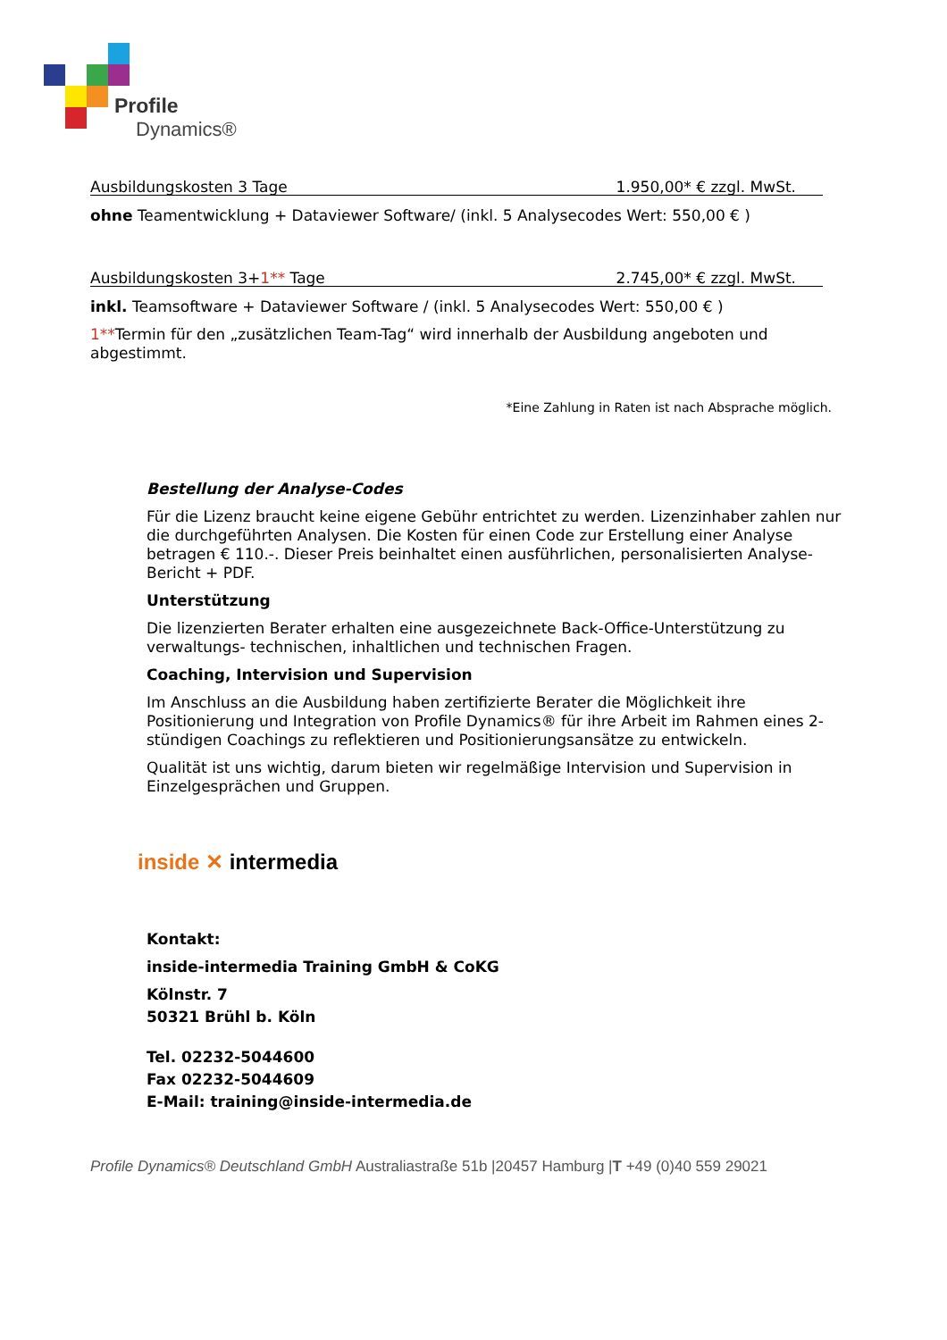Profile
Dynamics®
Ausbildungskosten 3 Tage 1.950,00* € zzgl. MwSt.
ohne Teamentwicklung + Dataviewer Software/ (inkl. 5 Analysecodes Wert: 550,00 € )
Ausbildungskosten 3+1** Tage 2.745,00* € zzgl. MwSt.
inkl. Teamsoftware + Dataviewer Software / (inkl. 5 Analysecodes Wert: 550,00 € )
1**Termin für den „zusätzlichen Team-Tag“ wird innerhalb der Ausbildung angeboten und abgestimmt.
*Eine Zahlung in Raten ist nach Absprache möglich.
Bestellung der Analyse-Codes
Für die Lizenz braucht keine eigene Gebühr entrichtet zu werden. Lizenzinhaber zahlen nur die durchgeführten Analysen. Die Kosten für einen Code zur Erstellung einer Analyse betragen € 110.-. Dieser Preis beinhaltet einen ausführlichen, personalisierten Analyse-Bericht + PDF.
Unterstützung
Die lizenzierten Berater erhalten eine ausgezeichnete Back-Office-Unterstützung zu verwaltungs- technischen, inhaltlichen und technischen Fragen.
Coaching, Intervision und Supervision
Im Anschluss an die Ausbildung haben zertifizierte Berater die Möglichkeit ihre Positionierung und Integration von Profile Dynamics® für ihre Arbeit im Rahmen eines 2-stündigen Coachings zu reflektieren und Positionierungsansätze zu entwickeln.
Qualität ist uns wichtig, darum bieten wir regelmäßige Intervision und Supervision in Einzelgesprächen und Gruppen.
inside ✕ intermedia
Kontakt:
inside-intermedia Training GmbH & CoKG
Kölnstr. 7
50321 Brühl b. Köln
Tel. 02232-5044600
Fax 02232-5044609
E-Mail: training@inside-intermedia.de
Profile Dynamics® Deutschland GmbH Australiastraße 51b |20457 Hamburg |T +49 (0)40 559 29021